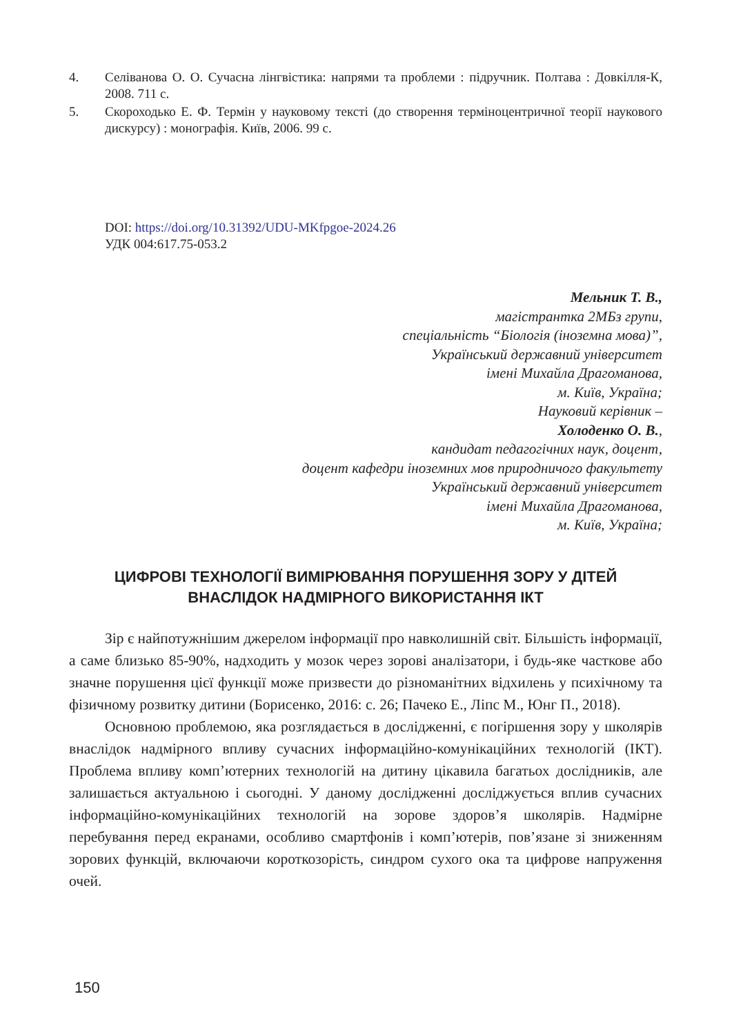4. Селіванова О. О. Сучасна лінгвістика: напрями та проблеми : підручник. Полтава : Довкілля-К, 2008. 711 с.
5. Скороходько Е. Ф. Термін у науковому тексті (до створення терміноцентричної теорії наукового дискурсу) : монографія. Київ, 2006. 99 с.
DOI: https://doi.org/10.31392/UDU-MKfpgoe-2024.26
УДК 004:617.75-053.2
Мельник Т. В.,
магістрантка 2МБз групи,
спеціальність “Біологія (іноземна мова)”,
Український державний університет
імені Михайла Драгоманова,
м. Київ, Україна;
Науковий керівник –
Холоденко О. В.,
кандидат педагогічних наук, доцент,
доцент кафедри іноземних мов природничого факультету
Український державний університет
імені Михайла Драгоманова,
м. Київ, Україна;
ЦИФРОВІ ТЕХНОЛОГІЇ ВИМІРЮВАННЯ ПОРУШЕННЯ ЗОРУ У ДІТЕЙ ВНАСЛІДОК НАДМІРНОГО ВИКОРИСТАННЯ ІКТ
Зір є найпотужнішим джерелом інформації про навколишній світ. Більшість інформації, а саме близько 85-90%, надходить у мозок через зорові аналізатори, і будь-яке часткове або значне порушення цієї функції може призвести до різноманітних відхилень у психічному та фізичному розвитку дитини (Борисенко, 2016: с. 26; Пачеко Е., Ліпс М., Юнг П., 2018).
Основною проблемою, яка розглядається в дослідженні, є погіршення зору у школярів внаслідок надмірного впливу сучасних інформаційно-комунікаційних технологій (ІКТ). Проблема впливу комп’ютерних технологій на дитину цікавила багатьох дослідників, але залишається актуальною і сьогодні. У даному дослідженні досліджується вплив сучасних інформаційно-комунікаційних технологій на зорове здоров’я школярів. Надмірне перебування перед екранами, особливо смартфонів і комп’ютерів, пов’язане зі зниженням зорових функцій, включаючи короткозорість, синдром сухого ока та цифрове напруження очей.
150